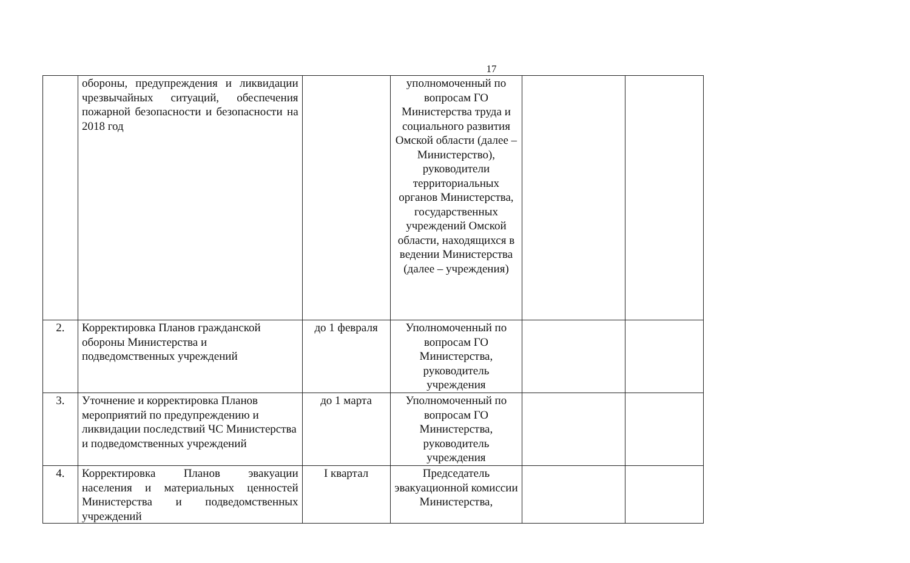17
| | обороны, предупреждения и ликвидации чрезвычайных ситуаций, обеспечения пожарной безопасности и безопасности на 2018 год | | уполномоченный по вопросам ГО Министерства труда и социального развития Омской области (далее – Министерство), руководители территориальных органов Министерства, государственных учреждений Омской области, находящихся в ведении Министерства (далее – учреждения) | | |
| 2. | Корректировка Планов гражданской обороны Министерства и подведомственных учреждений | до 1 февраля | Уполномоченный по вопросам ГО Министерства, руководитель учреждения | | |
| 3. | Уточнение и корректировка Планов мероприятий по предупреждению и ликвидации последствий ЧС Министерства и подведомственных учреждений | до 1 марта | Уполномоченный по вопросам ГО Министерства, руководитель учреждения | | |
| 4. | Корректировка Планов эвакуации населения и материальных ценностей Министерства и подведомственных учреждений | I квартал | Председатель эвакуационной комиссии Министерства, | | |